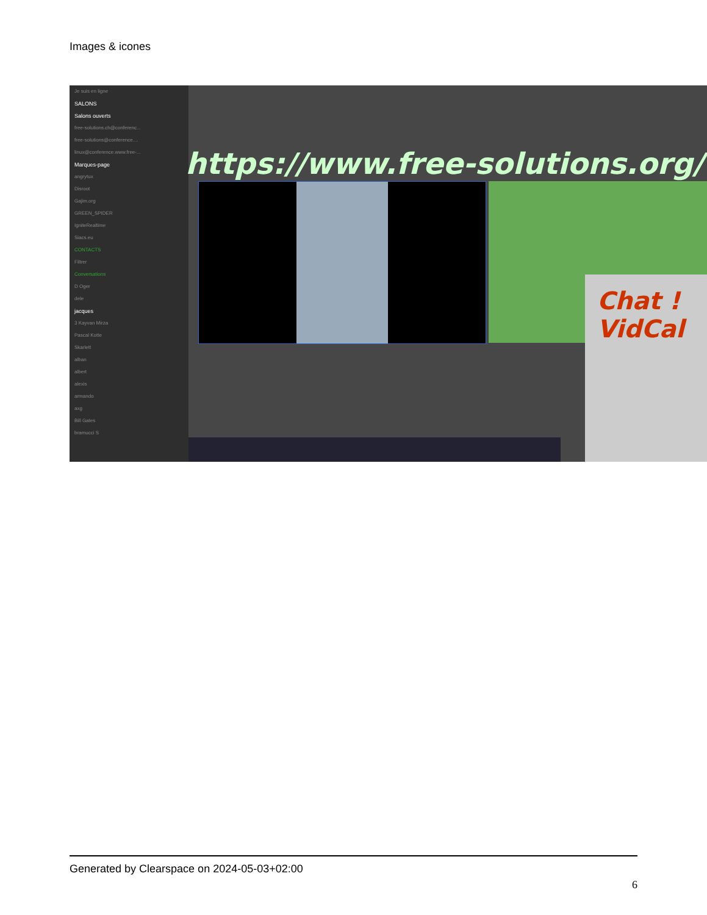Images & icones
Je suis en ligne
SALONS
Salons ouverts
free-solutions.ch@conferenc...
free-solutions@conference....
linux@conference.www.free-...
Marques-page
angrytux
Disroot
Gajim.org
GREEN_SPIDER
IgniteRealtime
Siacs.eu
CONTACTS
Filtrer
Conversations
D Oger
dele
jacques
3 Kayvan Mirza
Pascal Kotte
Skarlett
alban
albert
alexis
armando
axg
Bill Gates
bramucci S
https://www.free-solutions.org/
Chat ! VidCal
Generated by Clearspace on 2024-05-03+02:00
6